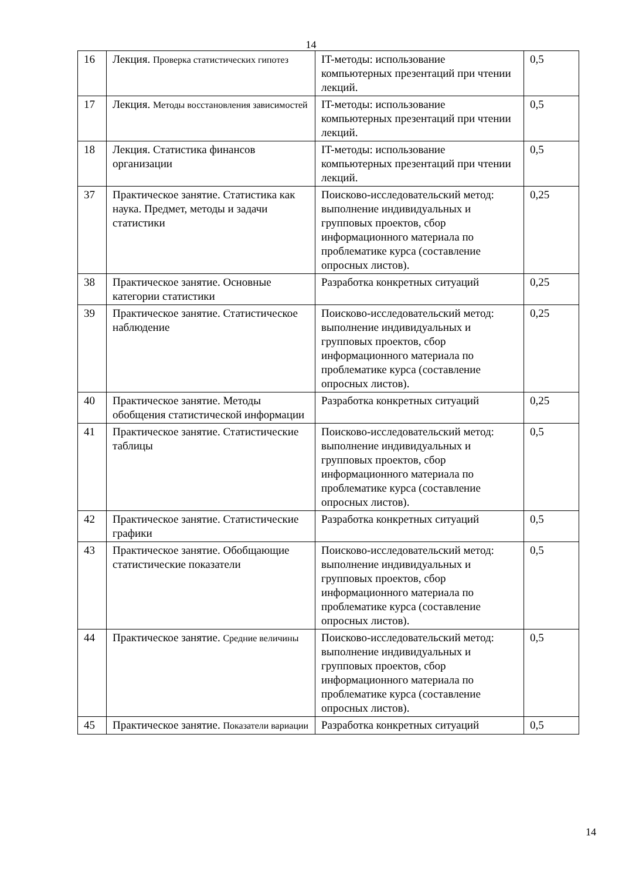14
| 16 | Лекция. Проверка статистических гипотез | IT-методы: использование компьютерных презентаций при чтении лекций. | 0,5 |
| 17 | Лекция. Методы восстановления зависимостей | IT-методы: использование компьютерных презентаций при чтении лекций. | 0,5 |
| 18 | Лекция. Статистика финансов организации | IT-методы: использование компьютерных презентаций при чтении лекций. | 0,5 |
| 37 | Практическое занятие. Статистика как наука. Предмет, методы и задачи статистики | Поисково-исследовательский метод: выполнение индивидуальных и групповых проектов, сбор информационного материала по проблематике курса (составление опросных листов). | 0,25 |
| 38 | Практическое занятие. Основные категории статистики | Разработка конкретных ситуаций | 0,25 |
| 39 | Практическое занятие. Статистическое наблюдение | Поисково-исследовательский метод: выполнение индивидуальных и групповых проектов, сбор информационного материала по проблематике курса (составление опросных листов). | 0,25 |
| 40 | Практическое занятие. Методы обобщения статистической информации | Разработка конкретных ситуаций | 0,25 |
| 41 | Практическое занятие. Статистические таблицы | Поисково-исследовательский метод: выполнение индивидуальных и групповых проектов, сбор информационного материала по проблематике курса (составление опросных листов). | 0,5 |
| 42 | Практическое занятие. Статистические графики | Разработка конкретных ситуаций | 0,5 |
| 43 | Практическое занятие. Обобщающие статистические показатели | Поисково-исследовательский метод: выполнение индивидуальных и групповых проектов, сбор информационного материала по проблематике курса (составление опросных листов). | 0,5 |
| 44 | Практическое занятие. Средние величины | Поисково-исследовательский метод: выполнение индивидуальных и групповых проектов, сбор информационного материала по проблематике курса (составление опросных листов). | 0,5 |
| 45 | Практическое занятие. Показатели вариации | Разработка конкретных ситуаций | 0,5 |
14